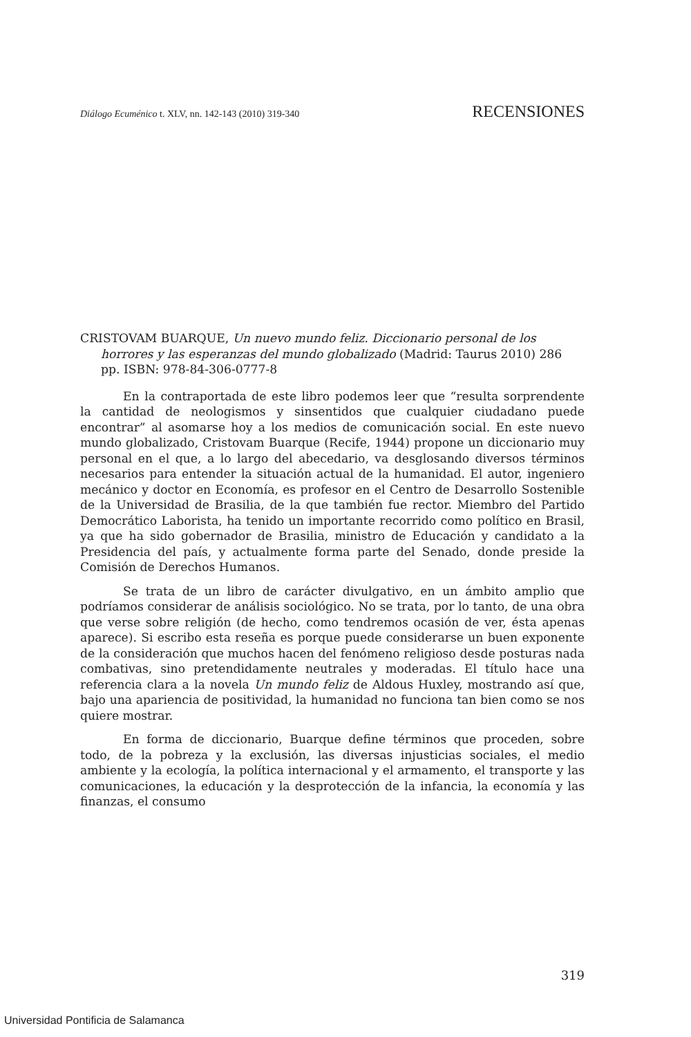Diálogo Ecuménico t. XLV, nn. 142-143 (2010) 319-340 RECENSIONES
CRISTOVAM BUARQUE, Un nuevo mundo feliz. Diccionario personal de los horrores y las esperanzas del mundo globalizado (Madrid: Taurus 2010) 286 pp. ISBN: 978-84-306-0777-8
En la contraportada de este libro podemos leer que “resulta sorprendente la cantidad de neologismos y sinsentidos que cualquier ciudadano puede encontrar” al asomarse hoy a los medios de comunicación social. En este nuevo mundo globalizado, Cristovam Buarque (Recife, 1944) propone un diccionario muy personal en el que, a lo largo del abecedario, va desglosando diversos términos necesarios para entender la situación actual de la humanidad. El autor, ingeniero mecánico y doctor en Economía, es profesor en el Centro de Desarrollo Sostenible de la Universidad de Brasilia, de la que también fue rector. Miembro del Partido Democrático Laborista, ha tenido un importante recorrido como político en Brasil, ya que ha sido gobernador de Brasilia, ministro de Educación y candidato a la Presidencia del país, y actualmente forma parte del Senado, donde preside la Comisión de Derechos Humanos.
Se trata de un libro de carácter divulgativo, en un ámbito amplio que podríamos considerar de análisis sociológico. No se trata, por lo tanto, de una obra que verse sobre religión (de hecho, como tendremos ocasión de ver, ésta apenas aparece). Si escribo esta reseña es porque puede considerarse un buen exponente de la consideración que muchos hacen del fenómeno religioso desde posturas nada combativas, sino pretendidamente neutrales y moderadas. El título hace una referencia clara a la novela Un mundo feliz de Aldous Huxley, mostrando así que, bajo una apariencia de positividad, la humanidad no funciona tan bien como se nos quiere mostrar.
En forma de diccionario, Buarque define términos que proceden, sobre todo, de la pobreza y la exclusión, las diversas injusticias sociales, el medio ambiente y la ecología, la política internacional y el armamento, el transporte y las comunicaciones, la educación y la desprotección de la infancia, la economía y las finanzas, el consumo
319
Universidad Pontificia de Salamanca